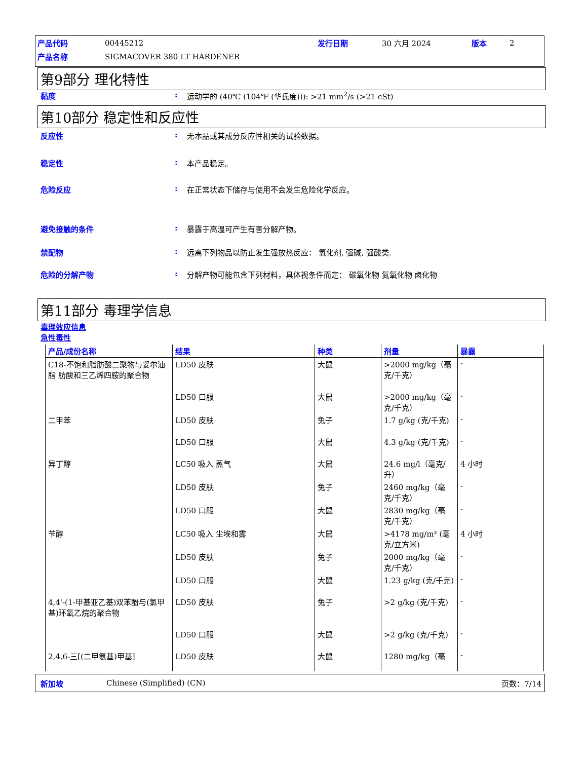产品代码 00445212 发行日期 30 六月 2024 版本 2
产品名称 SIGMACOVER 380 LT HARDENER
第9部分 理化特性
黏度: 运动学的 (40℃ (104℉ (华氏度))): >21 mm<sup>2</sup>/s (>21 cSt)
第10部分 稳定性和反应性
反应性: 无本品或其成分反应性相关的试验数据。
稳定性: 本产品稳定。
危险反应: 在正常状态下储存与使用不会发生危险化学反应。
避免接触的条件: 暴露于高温可产生有害分解产物。
禁配物: 远离下列物品以防止发生强放热反应： 氧化剂, 强碱, 强酸类.
危险的分解产物: 分解产物可能包含下列材料，具体视条件而定： 碳氧化物 氮氧化物 卤化物
第11部分 毒理学信息
毒理效应信息
急性毒性
| 产品/成份名称 | 结果 | 种类 | 剂量 | 暴露 |
| --- | --- | --- | --- | --- |
| C18-不饱和脂肪酸二聚物与妥尔油脂 肪酸和三乙烯四胺的聚合物 | LD50 皮肤 | 大鼠 | >2000 mg/kg（毫克/千克） | - |
| | LD50 口服 | 大鼠 | >2000 mg/kg（毫克/千克） | - |
| 二甲苯 | LD50 皮肤 | 兔子 | 1.7 g/kg (克/千克) | - |
| | LD50 口服 | 大鼠 | 4.3 g/kg (克/千克) | - |
| 异丁醇 | LC50 吸入 蒸气 | 大鼠 | 24.6 mg/l（毫克/升） | 4 小时 |
| | LD50 皮肤 | 兔子 | 2460 mg/kg（毫克/千克） | - |
| | LD50 口服 | 大鼠 | 2830 mg/kg（毫克/千克） | - |
| 苄醇 | LC50 吸入 尘埃和雾 | 大鼠 | >4178 mg/m³ (毫克/立方米) | 4 小时 |
| | LD50 皮肤 | 兔子 | 2000 mg/kg（毫克/千克） | - |
| | LD50 口服 | 大鼠 | 1.23 g/kg (克/千克) | - |
| 4,4'-(1-甲基亚乙基)双苯酚与(氯甲 基)环氧乙烷的聚合物 | LD50 皮肤 | 兔子 | >2 g/kg (克/千克) | - |
| | LD50 口服 | 大鼠 | >2 g/kg (克/千克) | - |
| 2,4,6-三[(二甲氨基)甲基] | LD50 皮肤 | 大鼠 | 1280 mg/kg（毫 | - |
新加坡 Chinese (Simplified) (CN) 页数：7/14